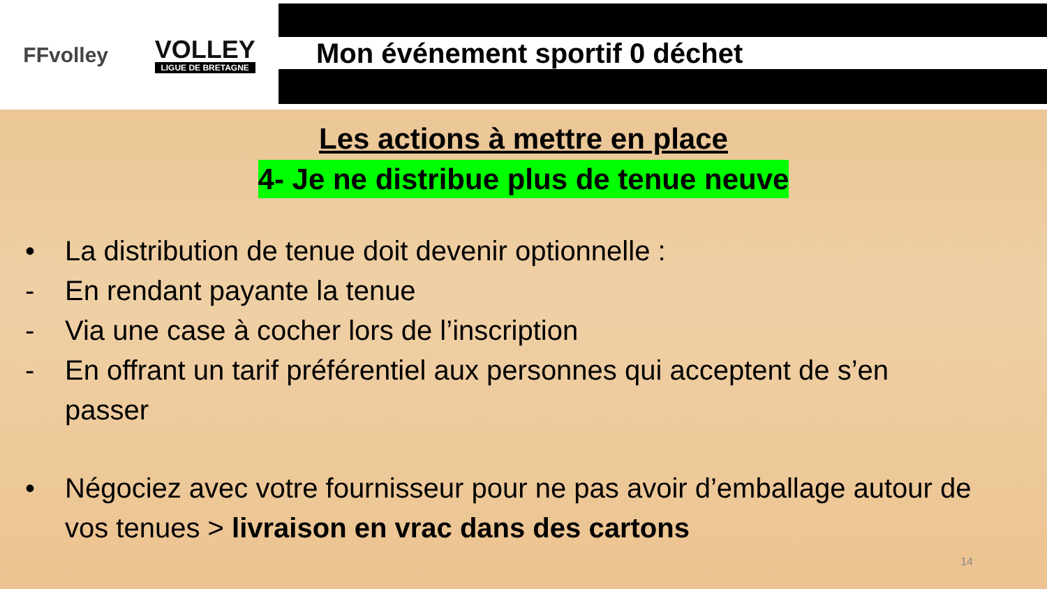FFvolley
VOLLEY
LIGUE DE BRETAGNE
Mon événement sportif 0 déchet
Les actions à mettre en place
4- Je ne distribue plus de tenue neuve
• La distribution de tenue doit devenir optionnelle :
- En rendant payante la tenue
- Via une case à cocher lors de l’inscription
- En offrant un tarif préférentiel aux personnes qui acceptent de s’en passer
• Négociez avec votre fournisseur pour ne pas avoir d’emballage autour de vos tenues > livraison en vrac dans des cartons
14